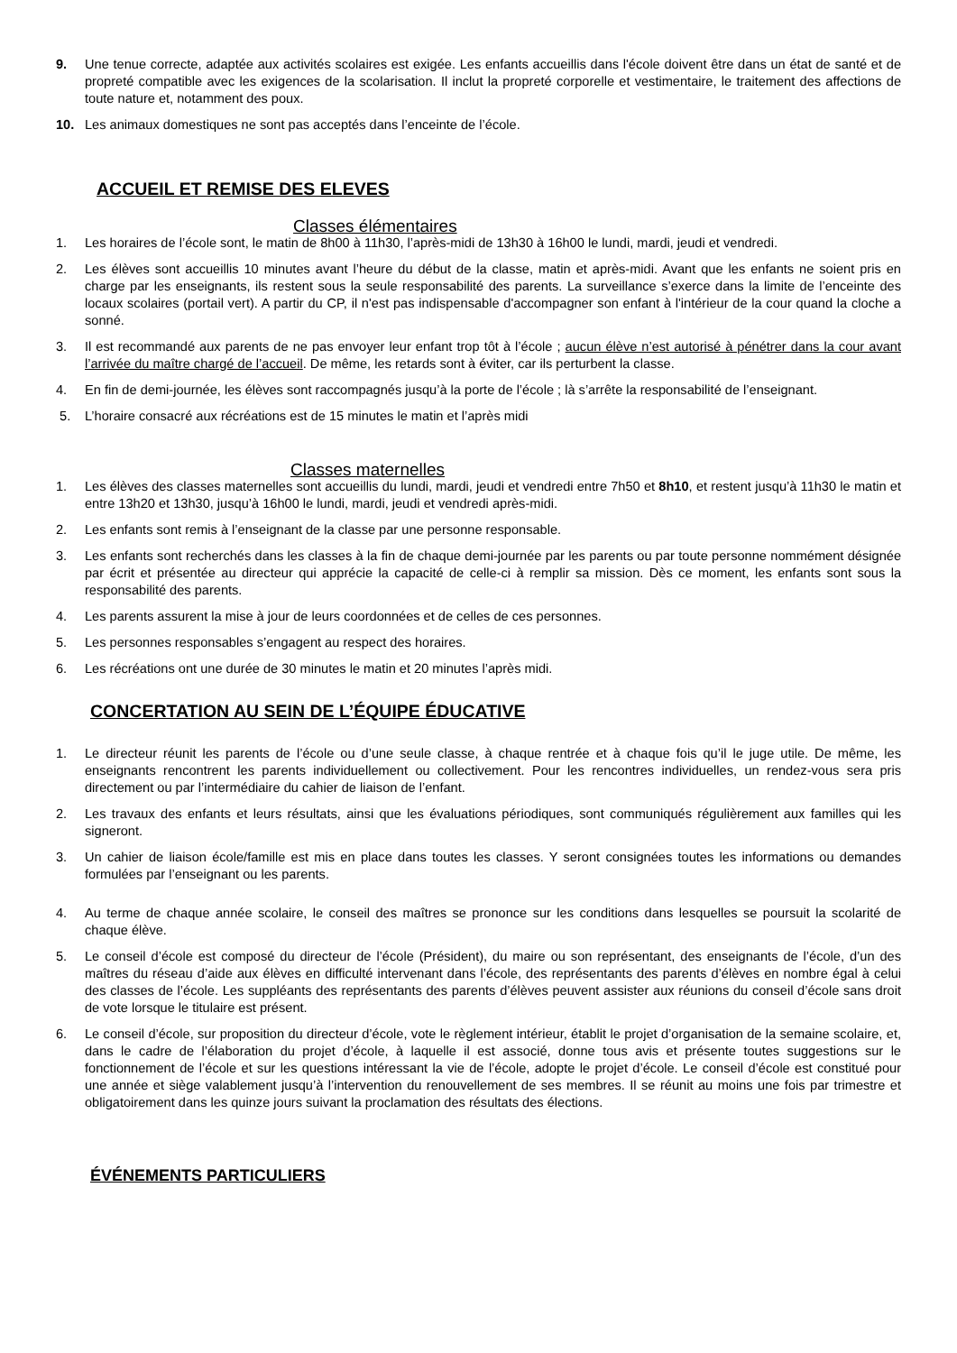9. Une tenue correcte, adaptée aux activités scolaires est exigée. Les enfants accueillis dans l'école doivent être dans un état de santé et de propreté compatible avec les exigences de la scolarisation. Il inclut la propreté corporelle et vestimentaire, le traitement des affections de toute nature et, notamment des poux.
10. Les animaux domestiques ne sont pas acceptés dans l’enceinte de l’école.
ACCUEIL ET REMISE DES ELEVES
Classes élémentaires
1. Les horaires de l’école sont, le matin de 8h00 à 11h30, l’après-midi de 13h30 à 16h00 le lundi, mardi, jeudi et vendredi.
2. Les élèves sont accueillis 10 minutes avant l’heure du début de la classe, matin et après-midi. Avant que les enfants ne soient pris en charge par les enseignants, ils restent sous la seule responsabilité des parents. La surveillance s’exerce dans la limite de l’enceinte des locaux scolaires (portail vert). A partir du CP, il n'est pas indispensable d'accompagner son enfant à l'intérieur de la cour quand la cloche a sonné.
3. Il est recommandé aux parents de ne pas envoyer leur enfant trop tôt à l’école ; aucun élève n’est autorisé à pénétrer dans la cour avant l’arrivée du maître chargé de l’accueil. De même, les retards sont à éviter, car ils perturbent la classe.
4. En fin de demi-journée, les élèves sont raccompagnés jusqu’à la porte de l’école ; là s’arrête la responsabilité de l’enseignant.
5. L’horaire consacré aux récréations est de 15 minutes le matin et l’après midi
Classes maternelles
1. Les élèves des classes maternelles sont accueillis du lundi, mardi, jeudi et vendredi entre 7h50 et 8h10, et restent jusqu’à 11h30 le matin et entre 13h20 et 13h30, jusqu’à 16h00 le lundi, mardi, jeudi et vendredi après-midi.
2. Les enfants sont remis à l’enseignant de la classe par une personne responsable.
3. Les enfants sont recherchés dans les classes à la fin de chaque demi-journée par les parents ou par toute personne nommément désignée par écrit et présentée au directeur qui apprécie la capacité de celle-ci à remplir sa mission. Dès ce moment, les enfants sont sous la responsabilité des parents.
4. Les parents assurent la mise à jour de leurs coordonnées et de celles de ces personnes.
5. Les personnes responsables s’engagent au respect des horaires.
6. Les récréations ont une durée de 30 minutes le matin et 20 minutes l’après midi.
CONCERTATION AU SEIN DE L’ÉQUIPE ÉDUCATIVE
1. Le directeur réunit les parents de l’école ou d’une seule classe, à chaque rentrée et à chaque fois qu’il le juge utile. De même, les enseignants rencontrent les parents individuellement ou collectivement. Pour les rencontres individuelles, un rendez-vous sera pris directement ou par l’intermédiaire du cahier de liaison de l’enfant.
2. Les travaux des enfants et leurs résultats, ainsi que les évaluations périodiques, sont communiqués régulièrement aux familles qui les signeront.
3. Un cahier de liaison école/famille est mis en place dans toutes les classes. Y seront consignées toutes les informations ou demandes formulées par l’enseignant ou les parents.
4. Au terme de chaque année scolaire, le conseil des maîtres se prononce sur les conditions dans lesquelles se poursuit la scolarité de chaque élève.
5. Le conseil d’école est composé du directeur de l’école (Président), du maire ou son représentant, des enseignants de l’école, d’un des maîtres du réseau d’aide aux élèves en difficulté intervenant dans l’école, des représentants des parents d’élèves en nombre égal à celui des classes de l’école. Les suppléants des représentants des parents d’élèves peuvent assister aux réunions du conseil d’école sans droit de vote lorsque le titulaire est présent.
6. Le conseil d’école, sur proposition du directeur d’école, vote le règlement intérieur, établit le projet d’organisation de la semaine scolaire, et, dans le cadre de l’élaboration du projet d’école, à laquelle il est associé, donne tous avis et présente toutes suggestions sur le fonctionnement de l’école et sur les questions intéressant la vie de l’école, adopte le projet d’école. Le conseil d’école est constitué pour une année et siège valablement jusqu’à l’intervention du renouvellement de ses membres. Il se réunit au moins une fois par trimestre et obligatoirement dans les quinze jours suivant la proclamation des résultats des élections.
ÉVÉNEMENTS PARTICULIERS